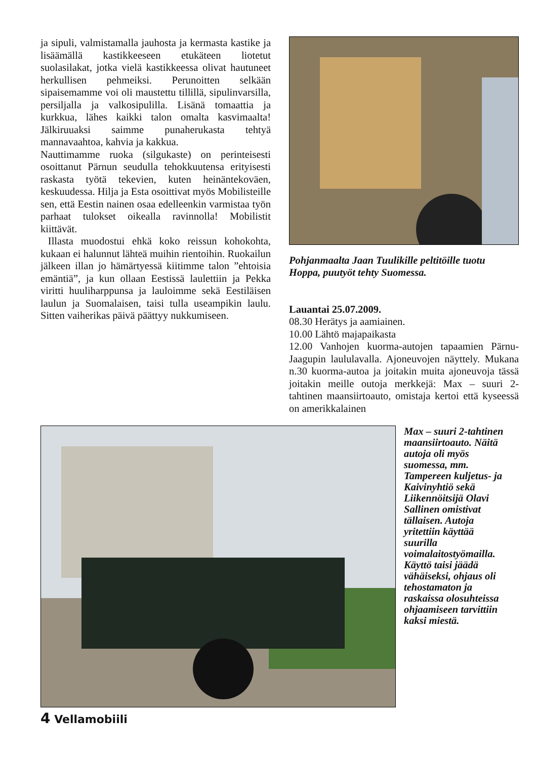ja sipuli, valmistamalla jauhosta ja kermasta kastike ja lisäämällä kastikkeeseen etukäteen liotetut suolasilakat, jotka vielä kastikkeessa olivat hautuneet herkullisen pehmeiksi. Perunoitten selkään sipaisemamme voi oli maustettu tillillä, sipulinvarsilla, persiljalla ja valkosipulilla. Lisänä tomaattia ja kurkkua, lähes kaikki talon omalta kasvimaalta! Jälkiruuaksi saimme punaherukasta tehtyä mannavaahtoa, kahvia ja kakkua.
Nauttimamme ruoka (silgukaste) on perinteisesti osoittanut Pärnun seudulla tehokkuutensa erityisesti raskasta työtä tekevien, kuten heinäntekoväen, keskuudessa. Hilja ja Esta osoittivat myös Mobilisteille sen, että Eestin nainen osaa edelleenkin varmistaa työn parhaat tulokset oikealla ravinnolla! Mobilistit kiittävät.
Illasta muodostui ehkä koko reissun kohokohta, kukaan ei halunnut lähteä muihin rientoihin. Ruokailun jälkeen illan jo hämärtyessä kiitimme talon ”ehtoisia emäntiä”, ja kun ollaan Eestissä laulettiin ja Pekka viritti huuliharppunsa ja lauloimme sekä Eestiläisen laulun ja Suomalaisen, taisi tulla useampikin laulu. Sitten vaiherikas päivä päättyy nukkumiseen.
Pohjanmaalta Jaan Tuulikille peltitöille tuotu Hoppa, puutyöt tehty Suomessa.
Lauantai 25.07.2009.
08.30 Herätys ja aamiainen.
10.00 Lähtö majapaikasta
12.00 Vanhojen kuorma-autojen tapaamien Pärnu-Jaagupin laululavalla. Ajoneuvojen näyttely. Mukana n.30 kuorma-autoa ja joitakin muita ajoneuvoja tässä joitakin meille outoja merkkejä: Max – suuri 2-tahtinen maansiirtoauto, omistaja kertoi että kyseessä on amerikkalainen
Max – suuri 2-tahtinen maansiirtoauto. Näitä autoja oli myös suomessa, mm. Tampereen kuljetus- ja Kaivinyhtiö sekä Liikennöitsijä Olavi Sallinen omistivat tällaisen. Autoja yritettiin käyttää suurilla voimalaitostyömailla. Käyttö taisi jäädä vähäiseksi, ohjaus oli tehostamaton ja raskaissa olosuhteissa ohjaamiseen tarvittiin kaksi miestä.
4 Vellamobiili